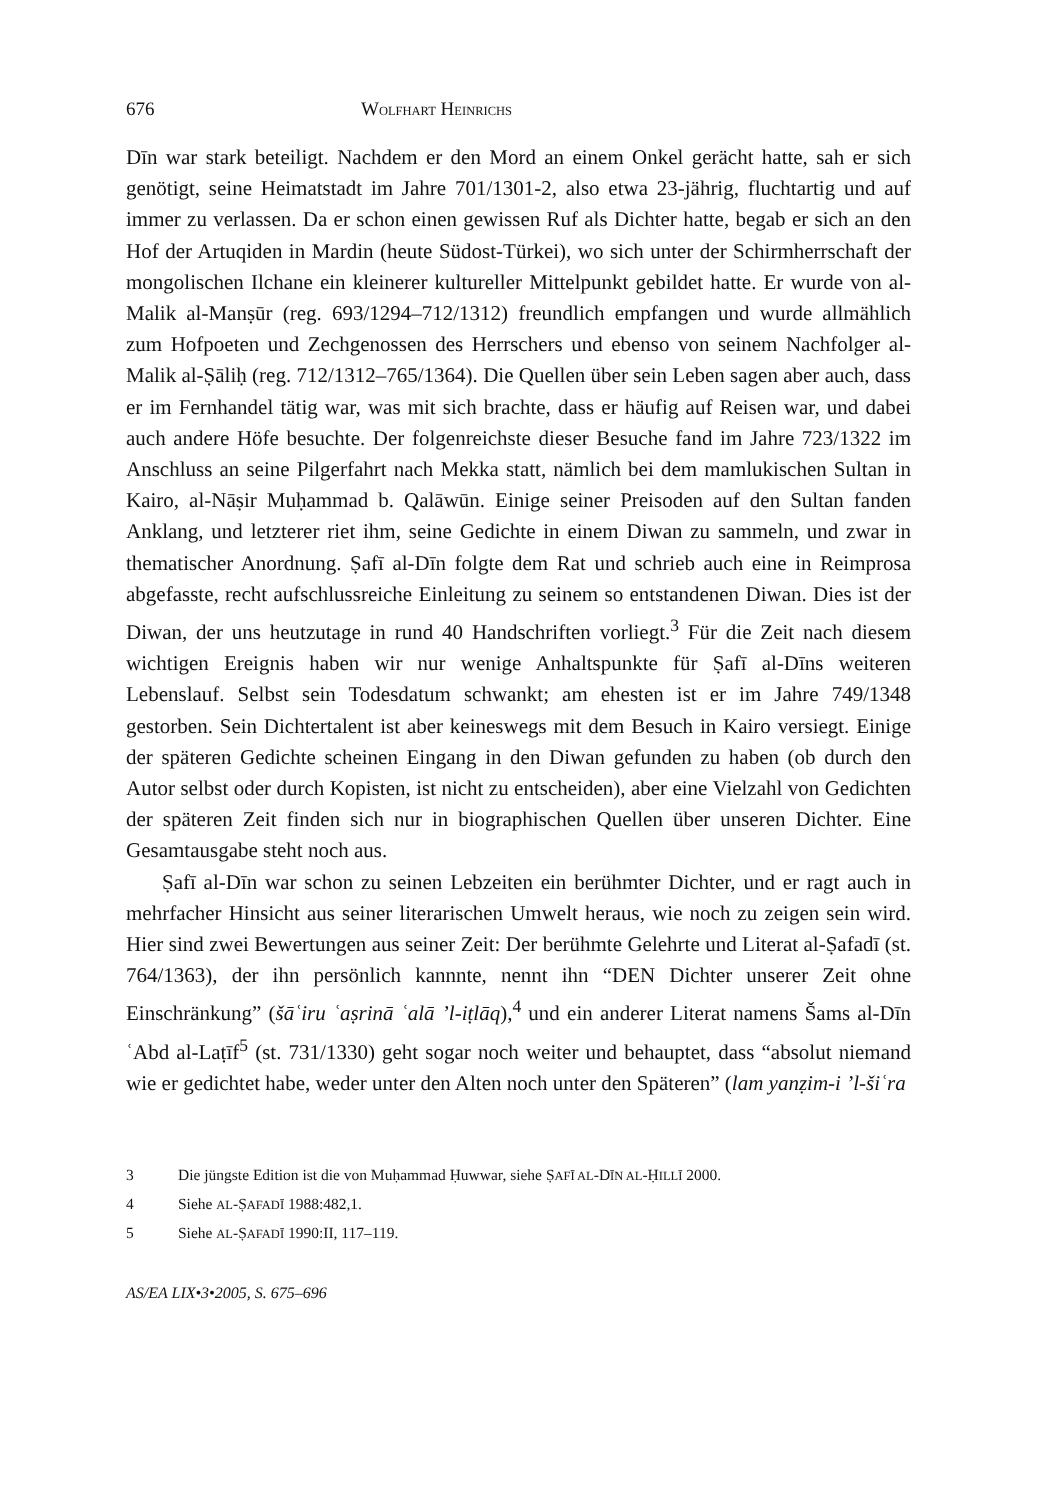676 WOLFHART HEINRICHS
Dīn war stark beteiligt. Nachdem er den Mord an einem Onkel gerächt hatte, sah er sich genötigt, seine Heimatstadt im Jahre 701/1301-2, also etwa 23-jährig, fluchtartig und auf immer zu verlassen. Da er schon einen gewissen Ruf als Dichter hatte, begab er sich an den Hof der Artuqiden in Mardin (heute Südost-Türkei), wo sich unter der Schirmherrschaft der mongolischen Ilchane ein kleinerer kultureller Mittelpunkt gebildet hatte. Er wurde von al-Malik al-Manṣūr (reg. 693/1294–712/1312) freundlich empfangen und wurde allmählich zum Hofpoeten und Zechgenossen des Herrschers und ebenso von seinem Nachfolger al-Malik al-Ṣāliḥ (reg. 712/1312–765/1364). Die Quellen über sein Leben sagen aber auch, dass er im Fernhandel tätig war, was mit sich brachte, dass er häufig auf Reisen war, und dabei auch andere Höfe besuchte. Der folgenreichste dieser Besuche fand im Jahre 723/1322 im Anschluss an seine Pilgerfahrt nach Mekka statt, nämlich bei dem mamlukischen Sultan in Kairo, al-Nāṣir Muḥammad b. Qalāwūn. Einige seiner Preisoden auf den Sultan fanden Anklang, und letzterer riet ihm, seine Gedichte in einem Diwan zu sammeln, und zwar in thematischer Anordnung. Ṣafī al-Dīn folgte dem Rat und schrieb auch eine in Reimprosa abgefasste, recht aufschlussreiche Einleitung zu seinem so entstandenen Diwan. Dies ist der Diwan, der uns heutzutage in rund 40 Handschriften vorliegt.<sup>3</sup> Für die Zeit nach diesem wichtigen Ereignis haben wir nur wenige Anhaltspunkte für Ṣafī al-Dīns weiteren Lebenslauf. Selbst sein Todesdatum schwankt; am ehesten ist er im Jahre 749/1348 gestorben. Sein Dichtertalent ist aber keineswegs mit dem Besuch in Kairo versiegt. Einige der späteren Gedichte scheinen Eingang in den Diwan gefunden zu haben (ob durch den Autor selbst oder durch Kopisten, ist nicht zu entscheiden), aber eine Vielzahl von Gedichten der späteren Zeit finden sich nur in biographischen Quellen über unseren Dichter. Eine Gesamtausgabe steht noch aus.
Ṣafī al-Dīn war schon zu seinen Lebzeiten ein berühmter Dichter, und er ragt auch in mehrfacher Hinsicht aus seiner literarischen Umwelt heraus, wie noch zu zeigen sein wird. Hier sind zwei Bewertungen aus seiner Zeit: Der berühmte Gelehrte und Literat al-Ṣafadī (st. 764/1363), der ihn persönlich kannnte, nennt ihn “DEN Dichter unserer Zeit ohne Einschränkung” (šāʿiru ʿaṣrinā ʿalā ’l-iṭlāq),<sup>4</sup> und ein anderer Literat namens Šams al-Dīn ʿAbd al-Laṭīf<sup>5</sup> (st. 731/1330) geht sogar noch weiter und behauptet, dass “absolut niemand wie er gedichtet habe, weder unter den Alten noch unter den Späteren” (lam yanẓim-i ’l-šiʿra
3 Die jüngste Edition ist die von Muḥammad Ḥuwwar, siehe ṢAFĪ AL-DĪN AL-ḤILLĪ 2000.
4 Siehe AL-ṢAFADĪ 1988:482,1.
5 Siehe AL-ṢAFADĪ 1990:II, 117–119.
AS/EA LIX•3•2005, S. 675–696